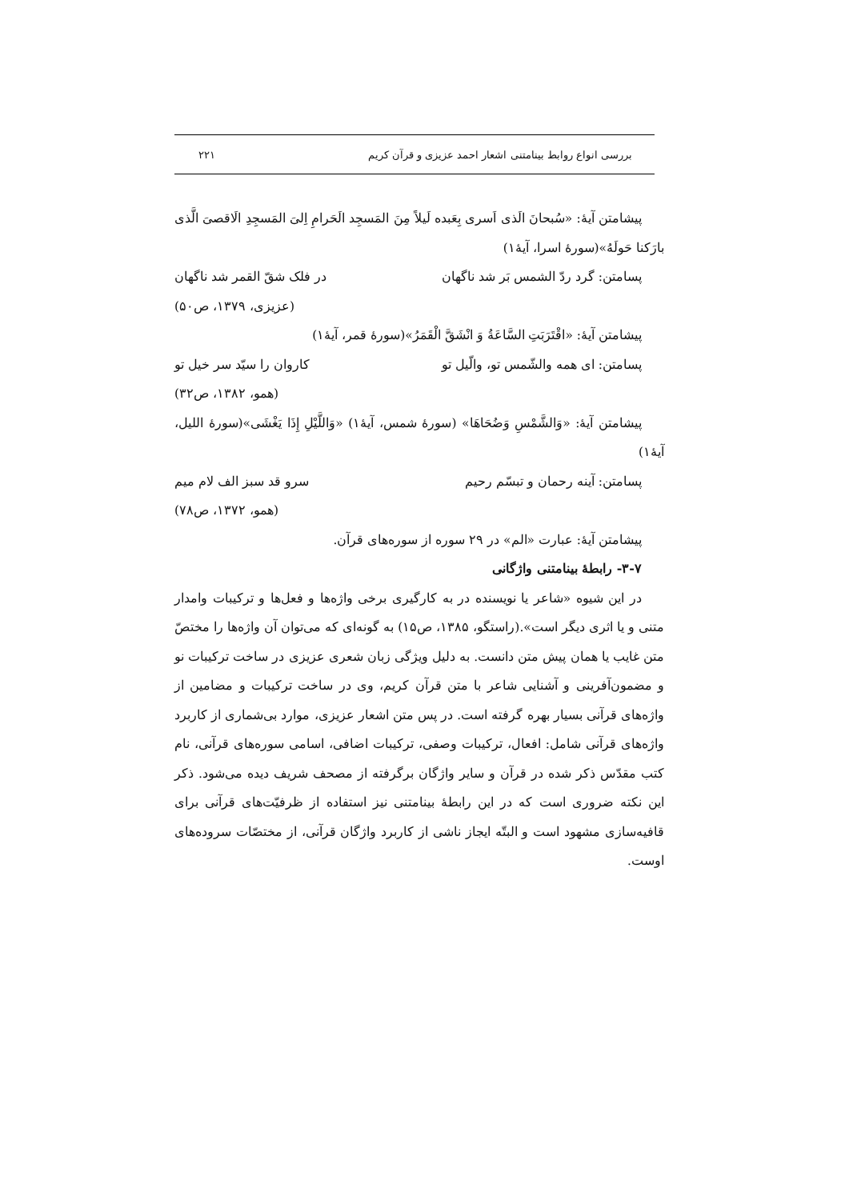بررسی انواع روابط بینامتنی اشعار احمد عزیزی و قرآن کریم ۲۲۱
پیشامتن آیهٔ: «سُبحانَ الَذی اَسری بِعَبده لَیلاً مِنَ المَسجِد الَحَرامِ اِلیَ المَسجِدِ الَاقصیَ الَّذی بارَکنا حَولَهُ»(سورهٔ اسرا، آیهٔ۱)
پسامتن: گرد ردّ الشمس بَر شد ناگهان در فلک شقّ القمر شد ناگهان
(عزیزی، ۱۳۷۹، ص۵۰)
پیشامتن آیهٔ: «اقْتَرَبَتِ السَّاعَةُ وَ انْشَقَّ الْقَمَرُ»(سورهٔ قمر، آیهٔ۱)
پسامتن: ای همه والشّمس تو، والّیل تو کاروان را سیّد سر خیل تو
(همو، ۱۳۸۲، ص۳۲)
پیشامتن آیهٔ: «وَالشَّمْسِ وَضُحَاهَا» (سورهٔ شمس، آیهٔ۱) «وَاللَّيْلِ إِذَا يَغْشَى»(سورهٔ اللیل، آیهٔ۱)
پسامتن: آینه رحمان و تبسّم رحیم سرو قد سبز الف لام میم
(همو، ۱۳۷۲، ص۷۸)
پیشامتن آیهٔ: عبارت «الم» در ۲۹ سوره از سوره‌های قرآن.
۳-۷- رابطهٔ بینامتنی واژگانی
در این شیوه «شاعر یا نویسنده در به کارگیری برخی واژه‌ها و فعل‌ها و ترکیبات وامدار متنی و یا اثری دیگر است».(راستگو، ۱۳۸۵، ص۱۵) به گونه‌ای که می‌توان آن واژه‌ها را مختصّ متن غایب یا همان پیش متن دانست. به دلیل ویژگی زبان شعری عزیزی در ساخت ترکیبات نو و مضمون‌آفرینی و آشنایی شاعر با متن قرآن کریم، وی در ساخت ترکیبات و مضامین از واژه‌های قرآنی بسیار بهره گرفته است. در پس متن اشعار عزیزی، موارد بی‌شماری از کاربرد واژه‌های قرآنی شامل: افعال، ترکیبات وصفی، ترکیبات اضافی، اسامی سوره‌های قرآنی، نام کتب مقدّس ذکر شده در قرآن و سایر واژگان برگرفته از مصحف شریف دیده می‌شود. ذکر این نکته ضروری است که در این رابطهٔ بینامتنی نیز استفاده از ظرفیّت‌های قرآنی برای قافیه‌سازی مشهود است و البتّه ایجاز ناشی از کاربرد واژگان قرآنی، از مختصّات سروده‌های اوست.